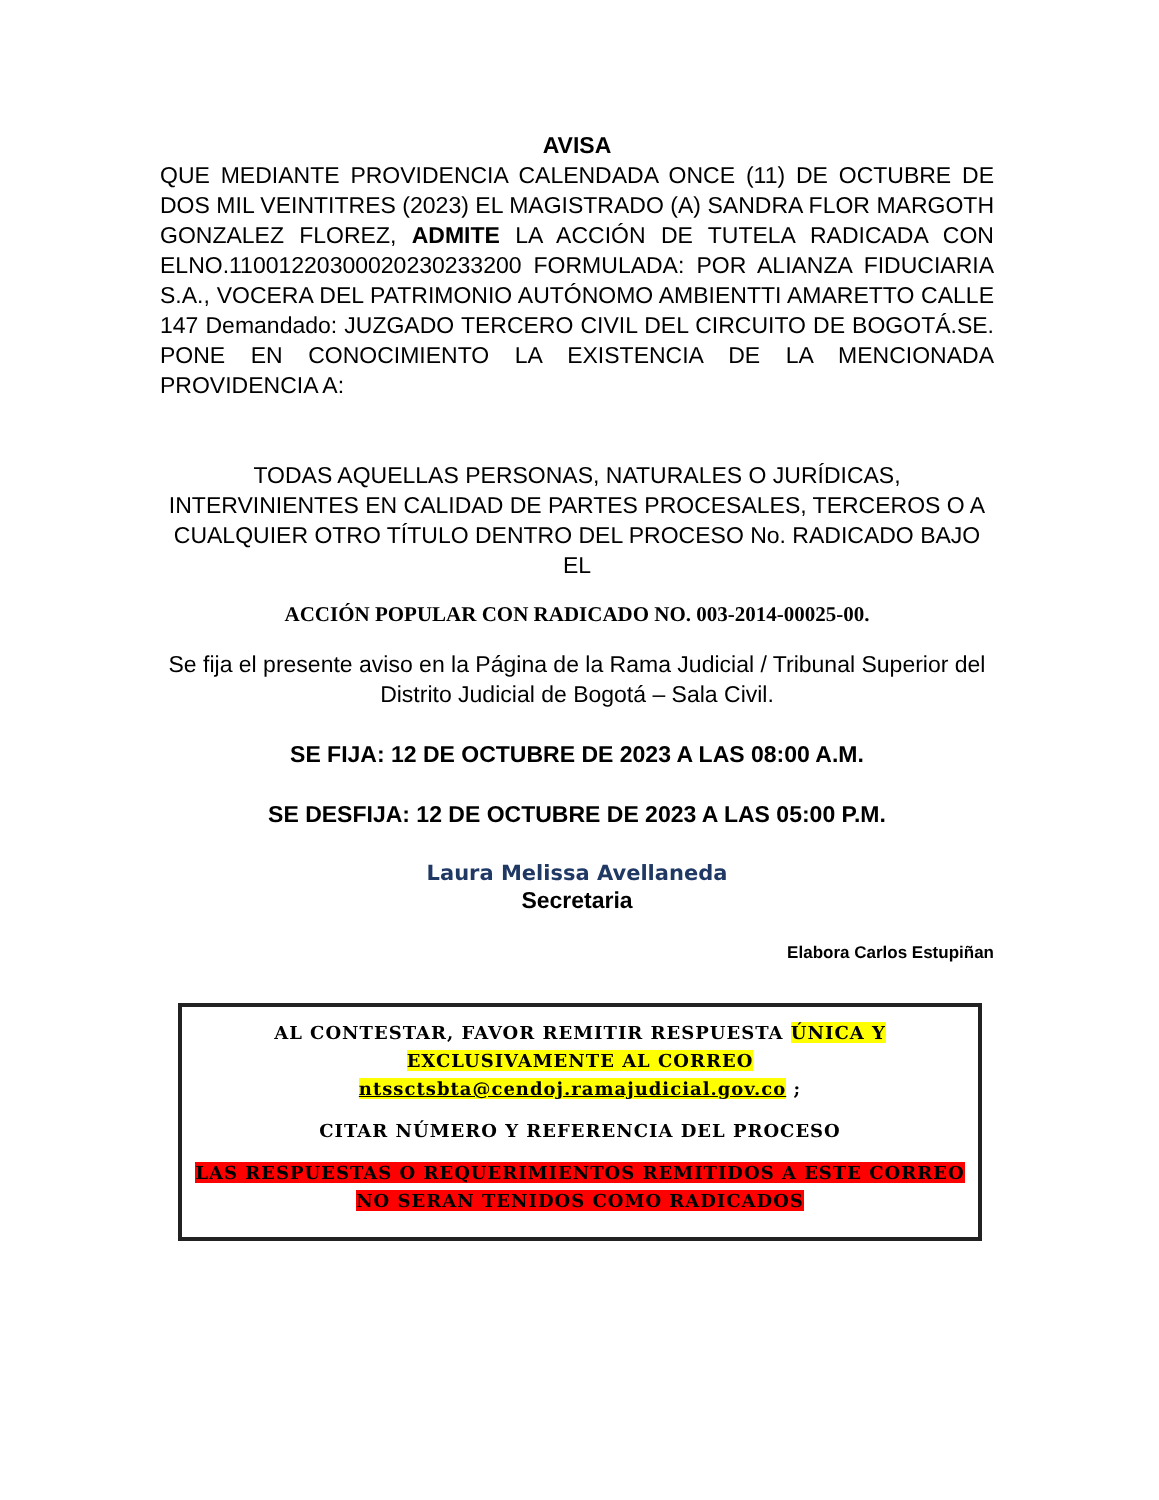AVISA
QUE MEDIANTE PROVIDENCIA CALENDADA ONCE (11) DE OCTUBRE DE DOS MIL VEINTITRES (2023) EL MAGISTRADO (A) SANDRA FLOR MARGOTH GONZALEZ FLOREZ, ADMITE LA ACCIÓN DE TUTELA RADICADA CON ELNO.11001220300020230233200 FORMULADA: POR ALIANZA FIDUCIARIA S.A., VOCERA DEL PATRIMONIO AUTÓNOMO AMBIENTTI AMARETTO CALLE 147 Demandado: JUZGADO TERCERO CIVIL DEL CIRCUITO DE BOGOTÁ.SE. PONE EN CONOCIMIENTO LA EXISTENCIA DE LA MENCIONADA PROVIDENCIA A:
TODAS AQUELLAS PERSONAS, NATURALES O JURÍDICAS, INTERVINIENTES EN CALIDAD DE PARTES PROCESALES, TERCEROS O A CUALQUIER OTRO TÍTULO DENTRO DEL PROCESO No. RADICADO BAJO EL
ACCIÓN POPULAR CON RADICADO NO. 003-2014-00025-00.
Se fija el presente aviso en la Página de la Rama Judicial / Tribunal Superior del Distrito Judicial de Bogotá – Sala Civil.
SE FIJA: 12 DE OCTUBRE DE 2023 A LAS 08:00 A.M.
SE DESFIJA: 12 DE OCTUBRE DE 2023 A LAS 05:00 P.M.
Laura Melissa Avellaneda
Secretaria
Elabora Carlos Estupiñan
AL CONTESTAR, FAVOR REMITIR RESPUESTA ÚNICA Y EXCLUSIVAMENTE AL CORREO
ntssctsbta@cendoj.ramajudicial.gov.co ;
CITAR NÚMERO Y REFERENCIA DEL PROCESO
LAS RESPUESTAS O REQUERIMIENTOS REMITIDOS A ESTE CORREO NO SERAN TENIDOS COMO RADICADOS